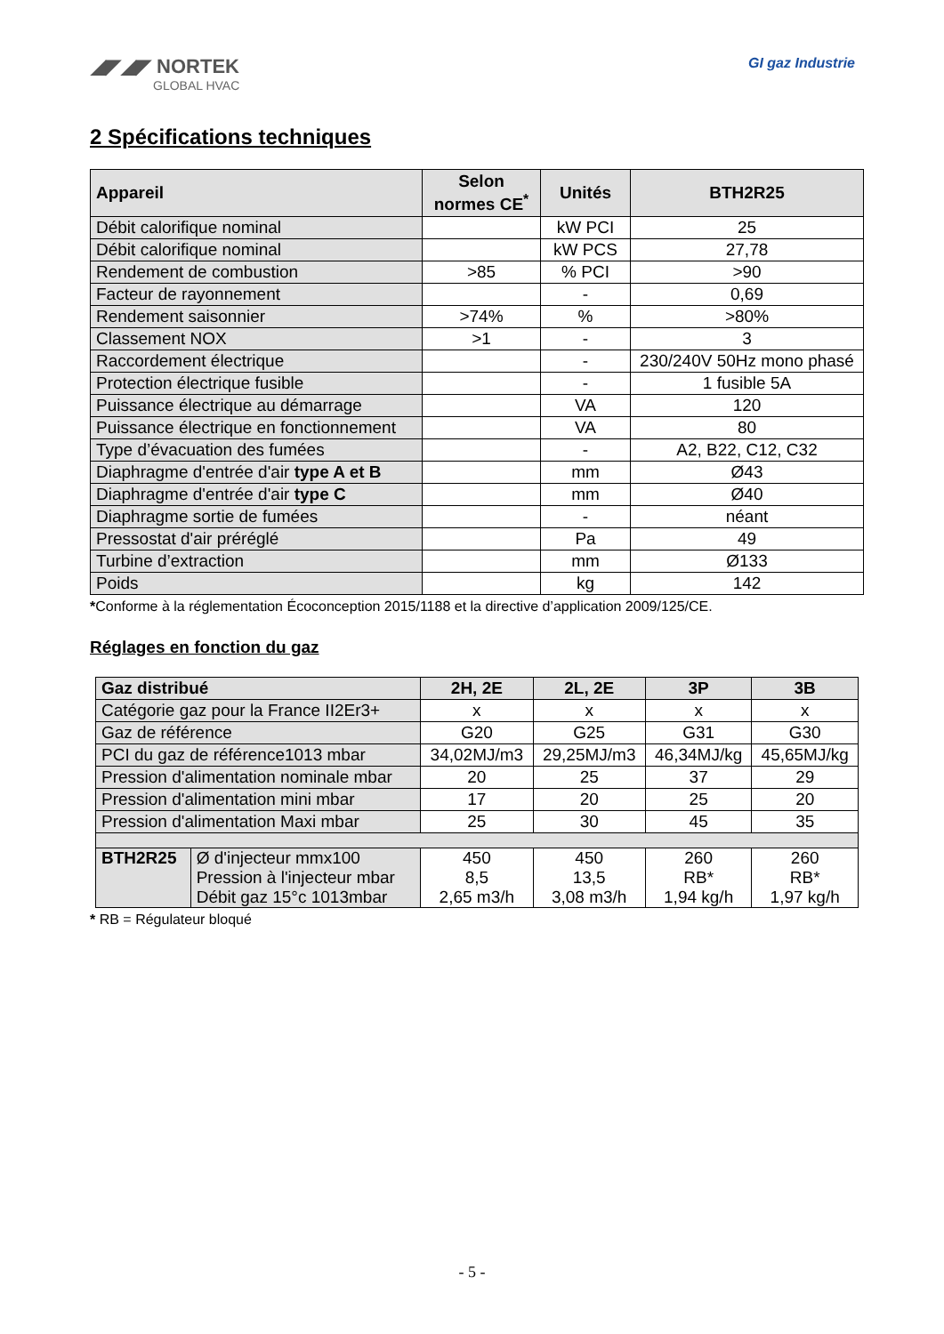◢◤◢◤ NORTEK
GLOBAL HVAC
GI gaz Industrie
2 Spécifications techniques
| Appareil | Selon normes CE<sup>*</sup> | Unités | BTH2R25 |
| --- | --- | --- | --- |
| Débit calorifique nominal | | kW PCI | 25 |
| Débit calorifique nominal | | kW PCS | 27,78 |
| Rendement de combustion | >85 | % PCI | >90 |
| Facteur de rayonnement | | - | 0,69 |
| Rendement saisonnier | >74% | % | >80% |
| Classement NOX | >1 | - | 3 |
| Raccordement électrique | | - | 230/240V 50Hz mono phasé |
| Protection électrique fusible | | - | 1 fusible 5A |
| Puissance électrique au démarrage | | VA | 120 |
| Puissance électrique en fonctionnement | | VA | 80 |
| Type d’évacuation des fumées | | - | A2, B22, C12, C32 |
| Diaphragme d'entrée d'air type A et B | | mm | Ø43 |
| Diaphragme d'entrée d'air type C | | mm | Ø40 |
| Diaphragme sortie de fumées | | - | néant |
| Pressostat d'air préréglé | | Pa | 49 |
| Turbine d’extraction | | mm | Ø133 |
| Poids | | kg | 142 |
*Conforme à la réglementation Écoconception 2015/1188 et la directive d’application 2009/125/CE.
Réglages en fonction du gaz
| Gaz distribué | | 2H, 2E | 2L, 2E | 3P | 3B |
| --- | --- | --- | --- | --- | --- |
| Catégorie gaz pour la France II2Er3+ | | x | x | x | x |
| Gaz de référence | | G20 | G25 | G31 | G30 |
| PCI du gaz de référence1013 mbar | | 34,02MJ/m3 | 29,25MJ/m3 | 46,34MJ/kg | 45,65MJ/kg |
| Pression d'alimentation nominale mbar | | 20 | 25 | 37 | 29 |
| Pression d'alimentation mini mbar | | 17 | 20 | 25 | 20 |
| Pression d'alimentation Maxi mbar | | 25 | 30 | 45 | 35 |
| BTH2R25 | Ø d'injecteur mmx100 Pression à l'injecteur mbar Débit gaz 15°c 1013mbar | 450 8,5 2,65 m3/h | 450 13,5 3,08 m3/h | 260 RB* 1,94 kg/h | 260 RB* 1,97 kg/h |
* RB = Régulateur bloqué
- 5 -